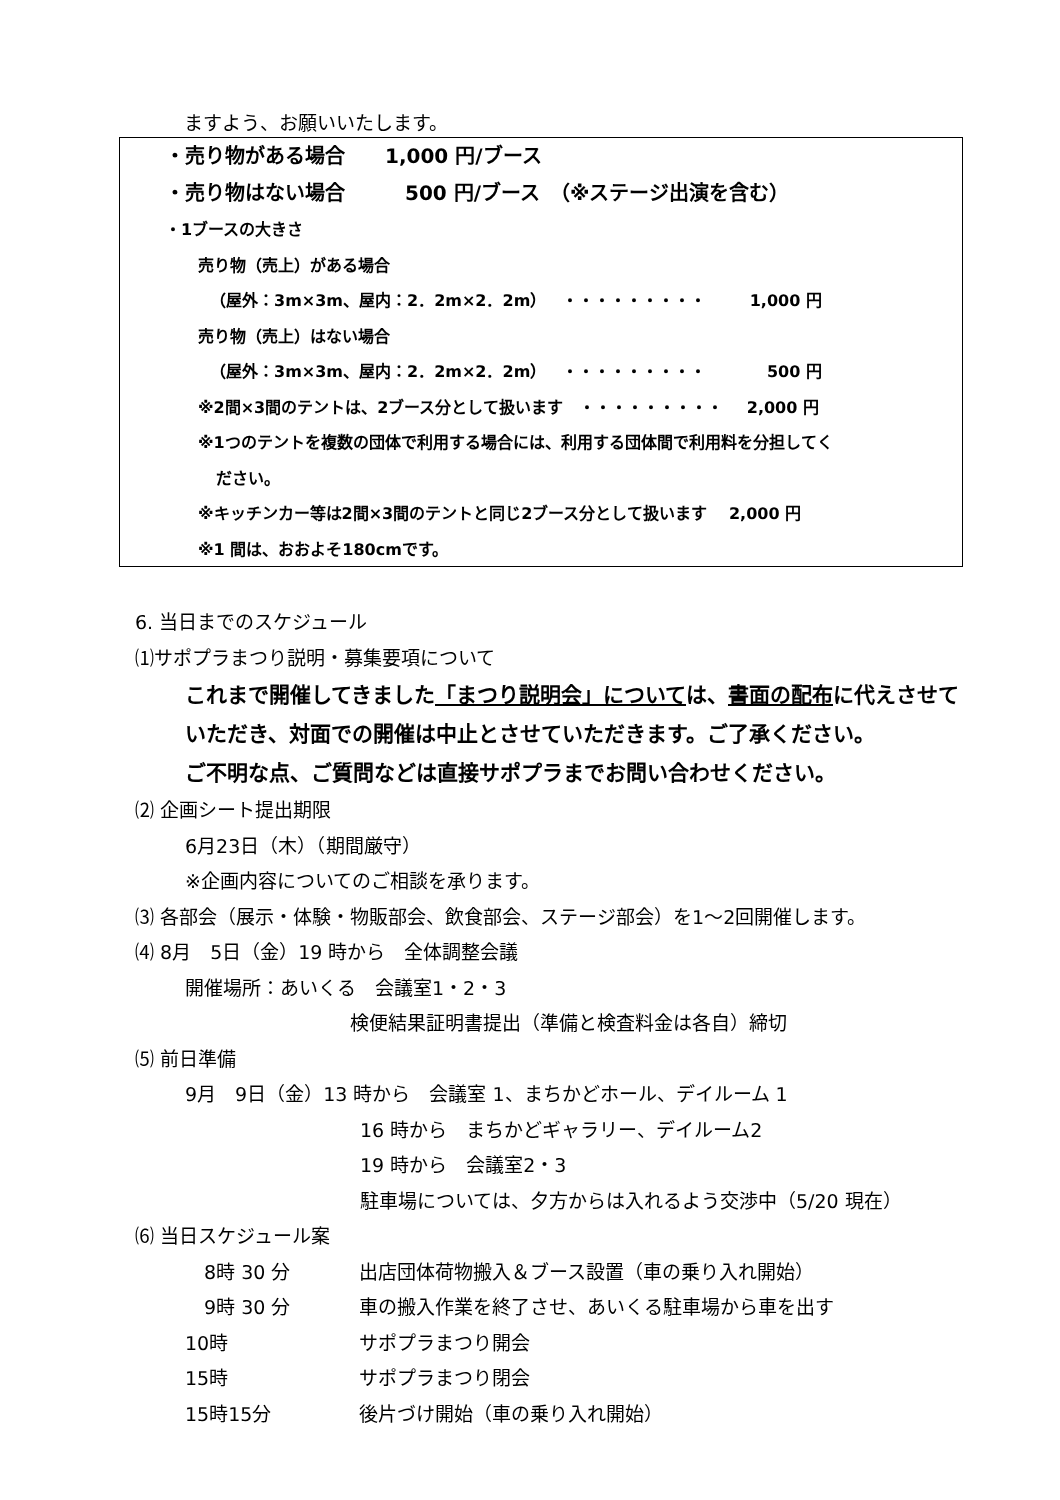ますよう、お願いいたします。
・売り物がある場合　　1,000 円/ブース
・売り物はない場合　　　500 円/ブース　（※ステージ出演を含む）
・1ブースの大きさ
売り物（売上）がある場合
（屋外：3m×3m、屋内：2．2m×2．2m）　・・・・・・・・・ 1,000 円
売り物（売上）はない場合
（屋外：3m×3m、屋内：2．2m×2．2m）　・・・・・・・・・ 500 円
※2間×3間のテントは、2ブース分として扱います　・・・・・・・・・ 2,000 円
※1つのテントを複数の団体で利用する場合には、利用する団体間で利用料を分担してく
ださい。
※キッチンカー等は2間×3間のテントと同じ2ブース分として扱います　 2,000 円
※1 間は、おおよそ180cmです。
6. 当日までのスケジュール
⑴サポプラまつり説明・募集要項について
これまで開催してきました「まつり説明会」については、書面の配布に代えさせて
いただき、対面での開催は中止とさせていただきます。ご了承ください。
ご不明な点、ご質問などは直接サポプラまでお問い合わせください。
⑵ 企画シート提出期限
6月23日（木）（期間厳守）
※企画内容についてのご相談を承ります。
⑶ 各部会（展示・体験・物販部会、飲食部会、ステージ部会）を1～2回開催します。
⑷ 8月　5日（金）19 時から　全体調整会議
開催場所：あいくる　会議室1・2・3
検便結果証明書提出（準備と検査料金は各自）締切
⑸ 前日準備
9月　9日（金）13 時から　会議室 1、まちかどホール、デイルーム 1
16 時から　まちかどギャラリー、デイルーム2
19 時から　会議室2・3
駐車場については、夕方からは入れるよう交渉中（5/20 現在）
⑹ 当日スケジュール案
　8時 30 分 出店団体荷物搬入＆ブース設置（車の乗り入れ開始）
　9時 30 分 車の搬入作業を終了させ、あいくる駐車場から車を出す
10時 サポプラまつり開会
15時 サポプラまつり閉会
15時15分 後片づけ開始（車の乗り入れ開始）